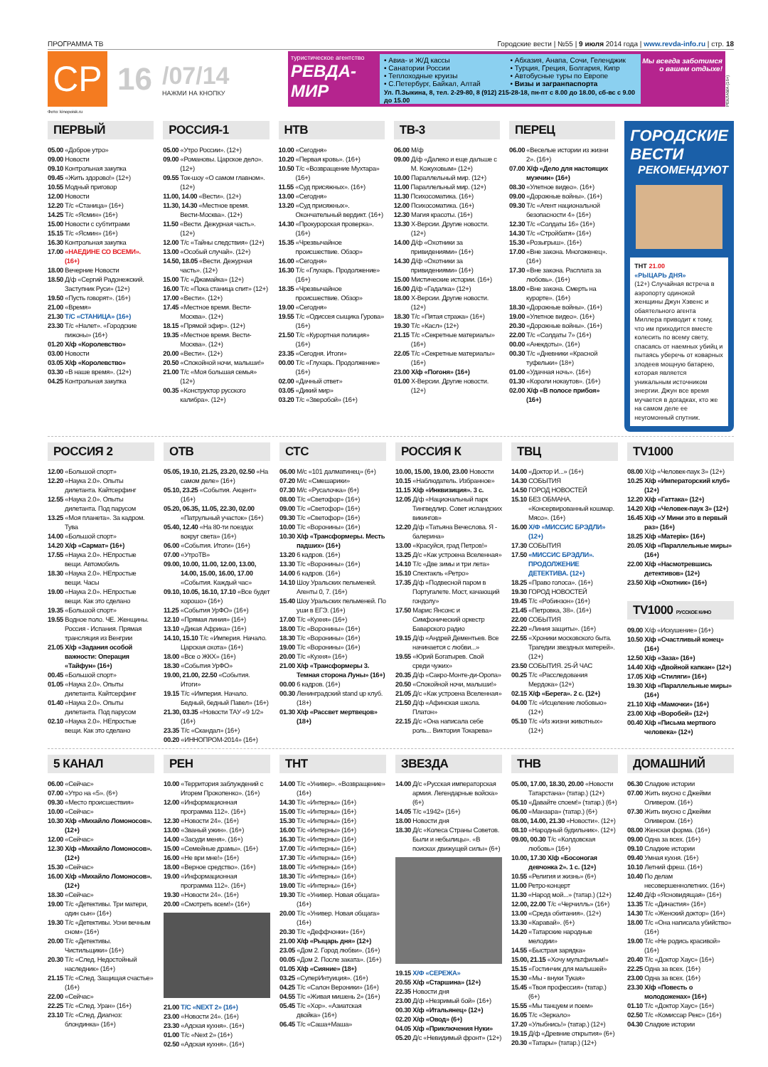ПРОГРАММА ТВ Городские вести | №55 | 9 июля 2014 года | www.revda-info.ru | стр. 18
СР 16 /07/14
НАЖМИ НА КНОПКУ
туристическое агентство
РЕВДА-МИР
• Авиа- и Ж/Д кассы
• Санатории России
• Теплоходные круизы
• С.Петербург, Байкал, Алтай
• Абхазия, Анапа, Сочи, Геленджик
• Турция, Греция, Болгария, Кипр
• Автобусные туры по Европе
• Визы и загранпаспорта
Ул. П.Зыкина, 8, тел. 2-29-80, 8 (912) 215-28-18, пн-пт с 8.00 до 18.00, сб-вс с 9.00 до 15.00
Мы всегда заботимся о вашем отдыхе!
РЕКЛАМА (16+)
Фото: kinopoisk.ru
ПЕРВЫЙ
05.00 «Доброе утро»
09.00 Новости
09.10 Контрольная закупка
09.45 «Жить здорово!» (12+)
10.55 Модный приговор
12.00 Новости
12.20 Т/с «Станица» (16+)
14.25 Т/с «Ясмин» (16+)
15.00 Новости с субтитрами
15.15 Т/с «Ясмин» (16+)
16.30 Контрольная закупка
17.00 «НАЕДИНЕ СО ВСЕМИ». (16+)
18.00 Вечерние Новости
18.50 Д/ф «Сергий Радонежский. Заступник Руси» (12+)
19.50 «Пусть говорят». (16+)
21.00 «Время»
21.30 Т/С «СТАНИЦА» (16+)
23.30 Т/с «Налет». «Городские пижоны» (16+)
01.20 Х/ф «Королевство»
03.00 Новости
03.05 Х/ф «Королевство»
03.30 «В наше время». (12+)
04.25 Контрольная закупка
РОССИЯ-1
05.00 «Утро России». (12+)
09.00 «Романовы. Царское дело». (12+)
09.55 Ток-шоу «О самом главном». (12+)
11.00, 14.00 «Вести». (12+)
11.30, 14.30 «Местное время. Вести-Москва». (12+)
11.50 «Вести. Дежурная часть». (12+)
12.00 Т/с «Тайны следствия» (12+)
13.00 «Особый случай». (12+)
14.50, 18.05 «Вести. Дежурная часть». (12+)
15.00 Т/с «Джамайка» (12+)
16.00 Т/с «Пока станица спит» (12+)
17.00 «Вести». (12+)
17.45 «Местное время. Вести-Москва». (12+)
18.15 «Прямой эфир». (12+)
19.35 «Местное время. Вести-Москва». (12+)
20.00 «Вести». (12+)
20.50 «Спокойной ночи, малыши!»
21.00 Т/с «Моя большая семья» (12+)
00.35 «Конструктор русского калибра». (12+)
НТВ
10.00 «Сегодня»
10.20 «Первая кровь». (16+)
10.50 Т/с «Возвращение Мухтара» (16+)
11.55 «Суд присяжных». (16+)
13.00 «Сегодня»
13.20 «Суд присяжных». Окончательный вердикт. (16+)
14.30 «Прокурорская проверка». (16+)
15.35 «Чрезвычайное происшествие. Обзор»
16.00 «Сегодня»
16.30 Т/с «Глухарь. Продолжение» (16+)
18.35 «Чрезвычайное происшествие. Обзор»
19.00 «Сегодня»
19.55 Т/с «Одиссея сыщика Гурова» (16+)
21.50 Т/с «Курортная полиция» (16+)
23.35 «Сегодня. Итоги»
00.00 Т/с «Глухарь. Продолжение» (16+)
02.00 «Дачный ответ»
03.05 «Дикий мир»
03.20 Т/с «Зверобой» (16+)
ТВ-3
06.00 М/ф
09.00 Д/ф «Далеко и еще дальше с М. Кожуховым» (12+)
10.00 Параллельный мир. (12+)
11.00 Параллельный мир. (12+)
11.30 Психосоматика. (16+)
12.00 Психосоматика. (16+)
12.30 Магия красоты. (16+)
13.30 Х-Версии. Другие новости. (12+)
14.00 Д/ф «Охотники за привидениями» (16+)
14.30 Д/ф «Охотники за привидениями» (16+)
15.00 Мистические истории. (16+)
16.00 Д/ф «Гадалка» (12+)
18.00 Х-Версии. Другие новости. (12+)
18.30 Т/с «Пятая стража» (16+)
19.30 Т/с «Касл» (12+)
21.15 Т/с «Секретные материалы» (16+)
22.05 Т/с «Секретные материалы» (16+)
23.00 Х/ф «Погоня» (16+)
01.00 Х-Версии. Другие новости. (12+)
ПЕРЕЦ
06.00 «Веселые истории из жизни 2». (16+)
07.00 Х/ф «Дело для настоящих мужчин» (16+)
08.30 «Улетное видео». (16+)
09.00 «Дорожные войны». (16+)
09.30 Т/с «Агент национальной безопасности 4» (16+)
12.30 Т/с «Солдаты 16» (16+)
14.30 Т/с «Стройбатя» (16+)
15.30 «Розыгрыш». (16+)
17.00 «Вне закона. Многоженец». (16+)
17.30 «Вне закона. Расплата за любовь». (16+)
18.00 «Вне закона. Смерть на курорте». (16+)
18.30 «Дорожные войны». (16+)
19.00 «Улетное видео». (16+)
20.30 «Дорожные войны». (16+)
22.00 Т/с «Солдаты 7» (16+)
00.00 «Анекдоты». (16+)
00.30 Т/с «Дневники «Красной туфельки» (18+)
01.00 «Удачная ночь». (16+)
01.30 «Короли нокаутов». (16+)
02.00 Х/ф «В полосе прибоя» (16+)
ГОРОДСКИЕ ВЕСТИ
РЕКОМЕНДУЮТ
ТНТ 21.00
«РЫЦАРЬ ДНЯ»
(12+) Случайная встреча в аэропорту одинокой женщины Джун Хэвенс и обаятельного агента Миллера приводит к тому, что им приходится вместе колесить по всему свету, спасаясь от наемных убийц и пытаясь уберечь от коварных злодеев мощную батарею, которая является уникальным источником энергии. Джун все время мучается в догадках, кто же на самом деле ее неугомонный спутник.
РОССИЯ 2
12.00 «Большой спорт»
12.20 «Наука 2.0». Опыты дилетанта. Кайтсерфинг
12.55 «Наука 2.0». Опыты дилетанта. Под парусом
13.25 «Моя планета». За кадром. Тува
14.00 «Большой спорт»
14.20 Х/ф «Сармат» (16+)
17.55 «Наука 2.0». НЕпростые вещи. Автомобиль
18.30 «Наука 2.0». НЕпростые вещи. Часы
19.00 «Наука 2.0». НЕпростые вещи. Как это сделано
19.35 «Большой спорт»
19.55 Водное поло. ЧЕ. Женщины. Россия - Испания. Прямая трансляция из Венгрии
21.05 Х/ф «Задания особой важности: Операция «Тайфун» (16+)
00.45 «Большой спорт»
01.05 «Наука 2.0». Опыты дилетанта. Кайтсерфинг
01.40 «Наука 2.0». Опыты дилетанта. Под парусом
02.10 «Наука 2.0». НЕпростые вещи. Как это сделано
ОТВ
05.05, 19.10, 21.25, 23.20, 02.50 «На самом деле» (16+)
05.10, 23.25 «События. Акцент» (16+)
05.20, 06.35, 11.05, 22.30, 02.00 «Патрульный участок» (16+)
05.40, 12.40 «На 80-ти поездах вокруг света» (16+)
06.00 «События. Итоги» (16+)
07.00 «УтроТВ»
09.00, 10.00, 11.00, 12.00, 13.00, 14.00, 15.00, 16.00, 17.00 «События. Каждый час»
09.10, 10.05, 16.10, 17.10 «Все будет хорошо» (16+)
11.25 «События УрФО» (16+)
12.10 «Прямая линия» (16+)
13.10 «Дикая Африка» (16+)
14.10, 15.10 Т/с «Империя. Начало. Царская охота» (16+)
18.00 «Все о ЖКХ» (16+)
18.30 «События УрФО»
19.00, 21.00, 22.50 «События. Итоги»
19.15 Т/с «Империя. Начало. Бедный, бедный Павел» (16+)
21.30, 03.35 «Новости ТАУ «9 1/2» (16+)
23.35 Т/с «Скандал» (16+)
00.20 «ИННОПРОМ-2014» (16+)
СТС
06.00 М/с «101 далматинец» (6+)
07.20 М/с «Смешарики»
07.30 М/с «Русалочка» (6+)
08.00 Т/с «Светофор» (16+)
09.00 Т/с «Светофор» (16+)
09.30 Т/с «Светофор» (16+)
10.00 Т/с «Воронины» (16+)
10.30 Х/ф «Трансформеры. Месть падших» (16+)
13.20 6 кадров. (16+)
13.30 Т/с «Воронины» (16+)
14.00 6 кадров. (16+)
14.10 Шоу Уральских пельменей. Агенты 0, 7. (16+)
15.40 Шоу Уральских пельменей. По уши в ЕГЭ. (16+)
17.00 Т/с «Кухня» (16+)
18.00 Т/с «Воронины» (16+)
18.30 Т/с «Воронины» (16+)
19.00 Т/с «Воронины» (16+)
20.00 Т/с «Кухня» (16+)
21.00 Х/ф «Трансформеры 3. Темная сторона Луны» (16+)
00.00 6 кадров. (16+)
00.30 Ленинградский stand up клуб. (18+)
01.30 Х/ф «Рассвет мертвецов» (18+)
РОССИЯ К
10.00, 15.00, 19.00, 23.00 Новости
10.15 «Наблюдатель. Избранное»
11.15 Х/ф «Инквизиция». 3 с.
12.05 Д/ф «Национальный парк Тингведлир. Совет исландских викингов»
12.20 Д/ф «Татьяна Вечеслова. Я - балерина»
13.00 «Красуйся, град Петров!»
13.25 Д/с «Как устроена Вселенная»
14.10 Т/с «Две зимы и три лета»
15.10 Спектакль «Ретро»
17.35 Д/ф «Подвесной паром в Португалете. Мост, качающий гондолу»
17.50 Марис Янсонс и Симфонический оркестр Баварского радио
19.15 Д/ф «Андрей Дементьев. Все начинается с любви...»
19.55 «Юрий Богатырев. Свой среди чужих»
20.35 Д/ф «Сакро-Монте-ди-Оропа»
20.50 «Спокойной ночи, малыши!»
21.05 Д/с «Как устроена Вселенная»
21.50 Д/ф «Афинская школа. Платон»
22.15 Д/с «Она написала себе роль... Виктория Токарева»
ТВЦ
14.00 «Доктор И...» (16+)
14.30 СОБЫТИЯ
14.50 ГОРОД НОВОСТЕЙ
15.10 БЕЗ ОБМАНА. «Консервированный кошмар. Мясо». (16+)
16.00 Х/Ф «МИССИС БРЭДЛИ» (12+)
17.30 СОБЫТИЯ
17.50 «МИССИС БРЭДЛИ». ПРОДОЛЖЕНИЕ ДЕТЕКТИВА. (12+)
18.25 «Право голоса». (16+)
19.30 ГОРОД НОВОСТЕЙ
19.45 Т/с «Робинзон» (16+)
21.45 «Петровка, 38». (16+)
22.00 СОБЫТИЯ
22.20 «Линия защиты». (16+)
22.55 «Хроники московского быта. Трагедии звездных матерей». (12+)
23.50 СОБЫТИЯ. 25-Й ЧАС
00.25 Т/с «Расследования Мердока» (12+)
02.15 Х/ф «Берега». 2 с. (12+)
04.00 Т/с «Исцеление любовью» (12+)
05.10 Т/с «Из жизни животных» (12+)
TV1000
08.00 Х/ф «Человек-паук 3» (12+)
10.25 Х/ф «Императорский клуб» (12+)
12.20 Х/ф «Гаттака» (12+)
14.20 Х/ф «Человек-паук 3» (12+)
16.45 Х/ф «У Мини это в первый раз» (16+)
18.25 Х/ф «Матерік» (16+)
20.05 Х/ф «Параллельные миры» (16+)
22.00 Х/ф «Насмотревшись детективов» (12+)
23.50 Х/ф «Охотник» (16+)
TV1000 РУССКОЕ КИНО
09.00 Х/ф «Искушение» (16+)
10.50 Х/ф «Счастливый конец» (16+)
12.50 Х/ф «Заза» (16+)
14.40 Х/ф «Двойной капкан» (12+)
17.05 Х/ф «Стиляги» (16+)
19.30 Х/ф «Параллельные миры» (16+)
21.10 Х/ф «Мамочки» (16+)
23.00 Х/ф «Воробей» (12+)
00.40 Х/ф «Письма мертвого человека» (12+)
5 КАНАЛ
06.00 «Сейчас»
07.00 «Утро на «5». (6+)
09.30 «Место происшествия»
10.00 «Сейчас»
10.30 Х/ф «Михайло Ломоносов». (12+)
12.00 «Сейчас»
12.30 Х/ф «Михайло Ломоносов». (12+)
15.30 «Сейчас»
16.00 Х/ф «Михайло Ломоносов». (12+)
18.30 «Сейчас»
19.00 Т/с «Детективы. Три матери, один сын» (16+)
19.30 Т/с «Детективы. Усни вечным сном» (16+)
20.00 Т/с «Детективы. Чистильщики» (16+)
20.30 Т/с «След. Недостойный наследник» (16+)
21.15 Т/с «След. Защищая счастье» (16+)
22.00 «Сейчас»
22.25 Т/с «След. Уран» (16+)
23.10 Т/с «След. Диагноз: блондинка» (16+)
РЕН
10.00 «Территория заблуждений с Игорем Прокопенко». (16+)
12.00 «Информационная программа 112». (16+)
12.30 «Новости 24». (16+)
13.00 «Званый ужин». (16+)
14.00 «Засуди меня». (16+)
15.00 «Семейные драмы». (16+)
16.00 «Не ври мне!» (16+)
18.00 «Верное средство». (16+)
19.00 «Информационная программа 112». (16+)
19.30 «Новости 24». (16+)
20.00 «Смотреть всем!» (16+)
21.00 Т/С «NEXT 2» (16+)
23.00 «Новости 24». (16+)
23.30 «Адская кухня». (16+)
01.00 Т/с «Next 2» (16+)
02.50 «Адская кухня». (16+)
ТНТ
14.00 Т/с «Универ». «Возвращение» (16+)
14.30 Т/с «Интерны» (16+)
15.00 Т/с «Интерны» (16+)
15.30 Т/с «Интерны» (16+)
16.00 Т/с «Интерны» (16+)
16.30 Т/с «Интерны» (16+)
17.00 Т/с «Интерны» (16+)
17.30 Т/с «Интерны» (16+)
18.00 Т/с «Интерны» (16+)
18.30 Т/с «Интерны» (16+)
19.00 Т/с «Интерны» (16+)
19.30 Т/с «Универ. Новая общага» (16+)
20.00 Т/с «Универ. Новая общага» (16+)
20.30 Т/с «Деффчонки» (16+)
21.00 Х/ф «Рыцарь дня» (12+)
23.05 «Дом 2. Город любви». (16+)
00.05 «Дом 2. После заката». (16+)
01.05 Х/ф «Сияние» (18+)
03.25 «СуперИнтуиция». (16+)
04.25 Т/с «Салон Вероники» (16+)
04.55 Т/с «Живая мишень 2» (16+)
05.45 Т/с «Хор». «Азиатская двойка» (16+)
06.45 Т/с «Саша+Маша»
ЗВЕЗДА
14.00 Д/с «Русская императорская армия. Легендарные войска» (6+)
14.05 Т/с «1942» (16+)
18.00 Новости дня
18.30 Д/с «Колеса Страны Советов. Были и небылицы». «В поисках движущей силы» (6+)
19.15 Х/Ф «СЕРЕЖА»
20.55 Х/ф «Старшина» (12+)
22.35 Новости дня
23.00 Д/ф «Незримый бой» (16+)
00.30 Х/ф «Итальянец» (12+)
02.20 Х/ф «Овод» (6+)
04.05 Х/ф «Приключения Нуки»
05.20 Д/с «Невидимый фронт» (12+)
ТНВ
05.00, 17.00, 18.30, 20.00 «Новости Татарстана» (татар.) (12+)
05.10 «Давайте споем!» (татар.) (6+)
06.00 «Манзара» (татар.) (6+)
08.00, 14.00, 21.30 «Новости». (12+)
08.10 «Народный будильник». (12+)
09.00, 00.30 Т/с «Колдовская любовь» (16+)
10.00, 17.30 Х/ф «Босоногая девчонка 2». 1 с. (12+)
10.55 «Религия и жизнь» (6+)
11.00 Ретро-концерт
11.30 «Народ мой...» (татар.) (12+)
12.00, 22.00 Т/с «Черчилль» (16+)
13.00 «Среда обитания». (12+)
13.30 «Каравай». (6+)
14.20 «Татарские народные мелодии»
14.55 «Быстрая зарядка»
15.00, 21.15 «Хочу мультфильм!»
15.15 «Гостинчик для малышей»
15.30 «Мы - внуки Тукая»
15.45 «Твоя профессия» (татар.) (6+)
15.55 «Мы танцуем и поем»
16.05 Т/с «Зеркало»
17.20 «Улыбнись!» (татар.) (12+)
19.15 Д/ф «Древние открытия» (6+)
20.30 «Татары» (татар.) (12+)
ДОМАШНИЙ
06.30 Сладкие истории
07.00 Жить вкусно с Джейми Оливером. (16+)
07.30 Жить вкусно с Джейми Оливером. (16+)
08.00 Женская форма. (16+)
09.00 Одна за всех. (16+)
09.10 Сладкие истории
09.40 Умная кухня. (16+)
10.10 Летний фреш. (16+)
10.40 По делам несовершеннолетних. (16+)
12.40 Д/ф «Ясновидящая» (16+)
13.35 Т/с «Династия» (16+)
14.30 Т/с «Женский доктор» (16+)
18.00 Т/с «Она написала убийство» (16+)
19.00 Т/с «Не родись красивой» (16+)
20.40 Т/с «Доктор Хаус» (16+)
22.25 Одна за всех. (16+)
23.00 Одна за всех. (16+)
23.30 Х/ф «Повесть о молодоженах» (16+)
01.10 Т/с «Доктор Хаус» (16+)
02.50 Т/с «Комиссар Рекс» (16+)
04.30 Сладкие истории